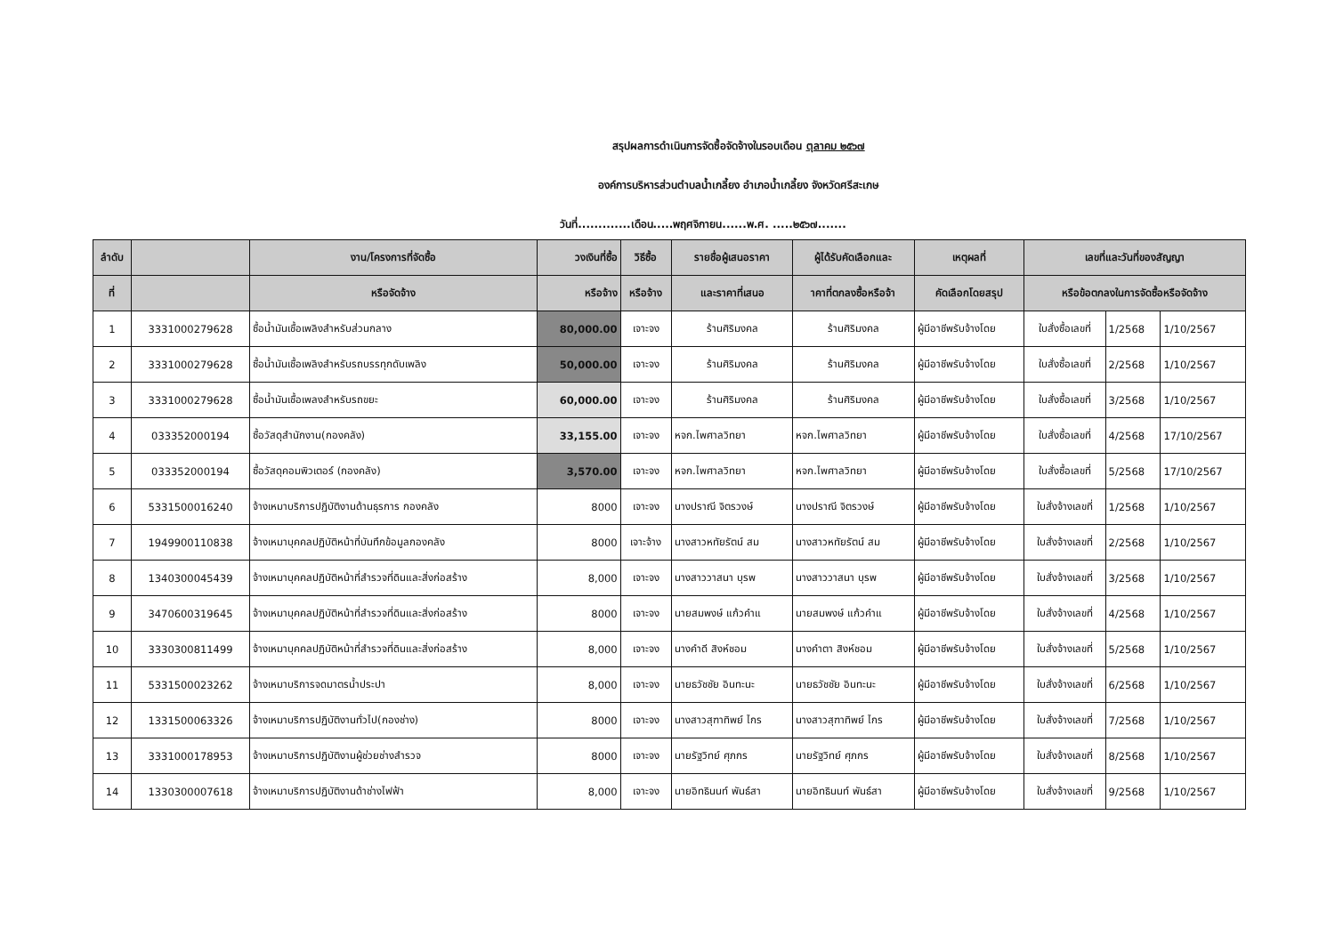สรุปผลการดำเนินการจัดซื้อจัดจ้างในรอบเดือน ตุลาคม ๒๕๖๗
องค์การบริหารส่วนตำบลน้ำเกลี้ยง อำเภอน้ำเกลี้ยง จังหวัดศรีสะเกษ
วันที่.............เดือน.....พฤศจิกายน......พ.ศ. .....๒๕๖๗.......
| ลำดับ | | งาน/โครงการที่จัดซื้อ | วงเงินที่ซื้อ | วิธีซื้อ | รายชื่อผู้เสนอราคา | ผู้ได้รับคัดเลือกและ | เหตุผลที่ | เลขที่และวันที่ของสัญญา | | |
| --- | --- | --- | --- | --- | --- | --- | --- | --- | --- | --- |
| ที่ | | หรือจัดจ้าง | หรือจ้าง | หรือจ้าง | และราคาที่เสนอ | าคาที่ตกลงซื้อหรือจ้า | คัดเลือกโดยสรุป | หรือข้อตกลงในการจัดซื้อหรือจัดจ้าง | | |
| 1 | 3331000279628 | ซื้อน้ำมันเชื้อเพลิงสำหรับส่วนกลาง | 80,000.00 | เจาะจง | ร้านศิริมงคล | ร้านศิริมงคล | ผู้มีอาชีพรับจ้างโดย | ใบสั่งซื้อเลขที่ | 1/2568 | 1/10/2567 |
| 2 | 3331000279628 | ซื้อน้ำมันเชื้อเพลิงสำหรับรถบรรทุกดับเพลิง | 50,000.00 | เจาะจง | ร้านศิริมงคล | ร้านศิริมงคล | ผู้มีอาชีพรับจ้างโดย | ใบสั่งซื้อเลขที่ | 2/2568 | 1/10/2567 |
| 3 | 3331000279628 | ซื้อน้ำมันเชื้อเพลงสำหรับรถขยะ | 60,000.00 | เจาะจง | ร้านศิริมงคล | ร้านศิริมงคล | ผู้มีอาชีพรับจ้างโดย | ใบสั่งซื้อเลขที่ | 3/2568 | 1/10/2567 |
| 4 | 033352000194 | ซื้อวัสดุสำนักงาน(กองคลัง) | 33,155.00 | เจาะจง | หจก.ไพศาลวิทยา | หจก.ไพศาลวิทยา | ผู้มีอาชีพรับจ้างโดย | ใบสั่งซื้อเลขที่ | 4/2568 | 17/10/2567 |
| 5 | 033352000194 | ซื้อวัสดุคอมพิวเตอร์ (กองคลัง) | 3,570.00 | เจาะจง | หจก.ไพศาลวิทยา | หจก.ไพศาลวิทยา | ผู้มีอาชีพรับจ้างโดย | ใบสั่งซื้อเลขที่ | 5/2568 | 17/10/2567 |
| 6 | 5331500016240 | จ้างเหมาบริการปฏิบัติงานด้านธุรการ กองคลัง | 8000 | เจาะจง | นางปราณี จิตรวงษ์ | นางปราณี จิตรวงษ์ | ผู้มีอาชีพรับจ้างโดย | ใบสั่งจ้างเลขที่ | 1/2568 | 1/10/2567 |
| 7 | 1949900110838 | จ้างเหมาบุคคลปฏิบัติหน้าที่บันทึกข้อมูลกองคลัง | 8000 | เจาะจ้าง | นางสาวหทัยรัตน์ สม | นางสาวหทัยรัตน์ สม | ผู้มีอาชีพรับจ้างโดย | ใบสั่งจ้างเลขที่ | 2/2568 | 1/10/2567 |
| 8 | 1340300045439 | จ้างเหมาบุคคลปฏิบัติหน้าที่สำรวจที่ดินและสิ่งก่อสร้าง | 8,000 | เจาะจง | นางสาววาสนา บุรพ | นางสาววาสนา บุรพ | ผู้มีอาชีพรับจ้างโดย | ใบสั่งจ้างเลขที่ | 3/2568 | 1/10/2567 |
| 9 | 3470600319645 | จ้างเหมาบุคคลปฏิบัติหน้าที่สำรวจที่ดินและสิ่งก่อสร้าง | 8000 | เจาะจง | นายสมพงษ์ แก้วคำแ | นายสมพงษ์ แก้วคำแ | ผู้มีอาชีพรับจ้างโดย | ใบสั่งจ้างเลขที่ | 4/2568 | 1/10/2567 |
| 10 | 3330300811499 | จ้างเหมาบุคคลปฏิบัติหน้าที่สำรวจที่ดินและสิ่งก่อสร้าง | 8,000 | เจาะจง | นางคำดี สิงห์ชอม | นางคำตา สิงห์ชอม | ผู้มีอาชีพรับจ้างโดย | ใบสั่งจ้างเลขที่ | 5/2568 | 1/10/2567 |
| 11 | 5331500023262 | จ้างเหมาบริการจดมาตรน้ำประปา | 8,000 | เจาะจง | นายธวัชชัย อินทะนะ | นายธวัชชัย อินทะนะ | ผู้มีอาชีพรับจ้างโดย | ใบสั่งจ้างเลขที่ | 6/2568 | 1/10/2567 |
| 12 | 1331500063326 | จ้างเหมาบริการปฏิบัติงานทั่วไป(กองช่าง) | 8000 | เจาะจง | นางสาวสุฑาทิพย์ ไกร | นางสาวสุฑาทิพย์ ไกร | ผู้มีอาชีพรับจ้างโดย | ใบสั่งจ้างเลขที่ | 7/2568 | 1/10/2567 |
| 13 | 3331000178953 | จ้างเหมาบริการปฏิบัติงานผู้ช่วยช่างสำรวจ | 8000 | เจาะจง | นายรัฐวิทย์ ศุภกร | นายรัฐวิทย์ ศุภกร | ผู้มีอาชีพรับจ้างโดย | ใบสั่งจ้างเลขที่ | 8/2568 | 1/10/2567 |
| 14 | 1330300007618 | จ้างเหมาบริการปฏิบัติงานด้าช่างไฟฟ้า | 8,000 | เจาะจง | นายอิทธินนท์ พันธ์สา | นายอิทธินนท์ พันธ์สา | ผู้มีอาชีพรับจ้างโดย | ใบสั่งจ้างเลขที่ | 9/2568 | 1/10/2567 |